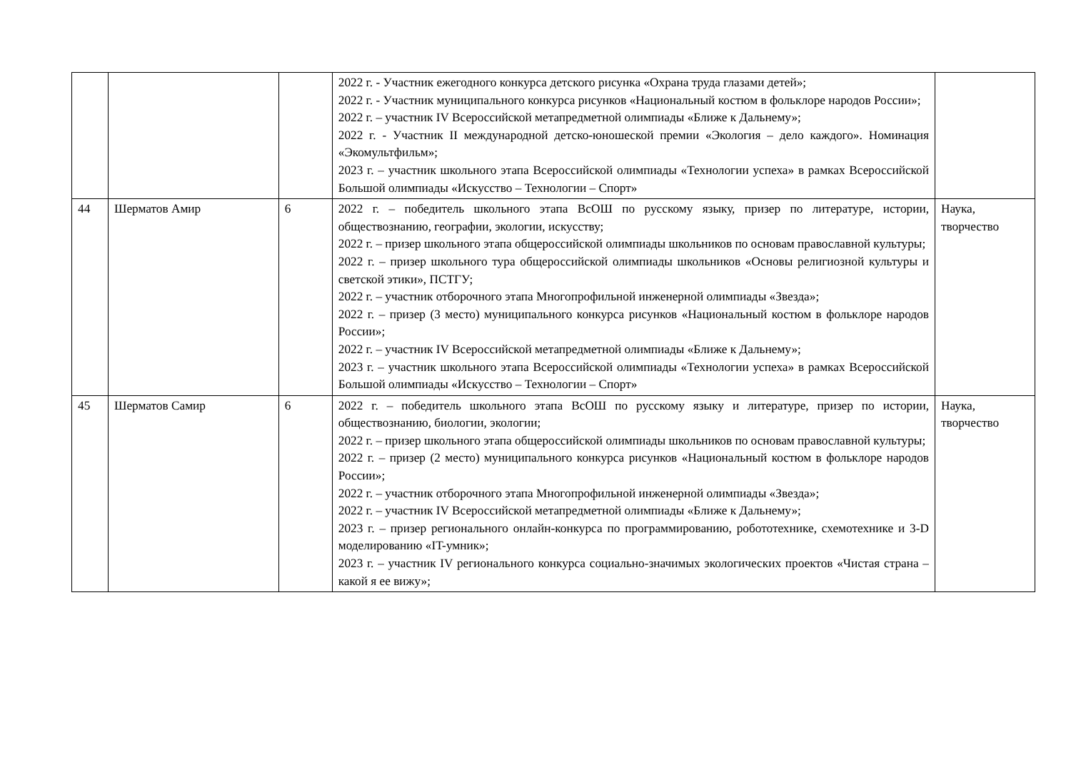| | | | 2022 г. - Участник ежегодного конкурса детского рисунка «Охрана труда глазами детей»; 2022 г. - Участник муниципального конкурса рисунков «Национальный костюм в фольклоре народов России»; 2022 г. – участник IV Всероссийской метапредметной олимпиады «Ближе к Дальнему»; 2022 г. - Участник II международной детско-юношеской премии «Экология – дело каждого». Номинация «Экомультфильм»; 2023 г. – участник школьного этапа Всероссийской олимпиады «Технологии успеха» в рамках Всероссийской Большой олимпиады «Искусство – Технологии – Спорт» | |
| 44 | Шерматов Амир | 6 | 2022 г. – победитель школьного этапа ВсОШ по русскому языку, призер по литературе, истории, обществознанию, географии, экологии, искусству; 2022 г. – призер школьного этапа общероссийской олимпиады школьников по основам православной культуры; 2022 г. – призер школьного тура общероссийской олимпиады школьников «Основы религиозной культуры и светской этики», ПСТГУ; 2022 г. – участник отборочного этапа Многопрофильной инженерной олимпиады «Звезда»; 2022 г. – призер (3 место) муниципального конкурса рисунков «Национальный костюм в фольклоре народов России»; 2022 г. – участник IV Всероссийской метапредметной олимпиады «Ближе к Дальнему»; 2023 г. – участник школьного этапа Всероссийской олимпиады «Технологии успеха» в рамках Всероссийской Большой олимпиады «Искусство – Технологии – Спорт» | Наука, творчество |
| 45 | Шерматов Самир | 6 | 2022 г. – победитель школьного этапа ВсОШ по русскому языку и литературе, призер по истории, обществознанию, биологии, экологии; 2022 г. – призер школьного этапа общероссийской олимпиады школьников по основам православной культуры; 2022 г. – призер (2 место) муниципального конкурса рисунков «Национальный костюм в фольклоре народов России»; 2022 г. – участник отборочного этапа Многопрофильной инженерной олимпиады «Звезда»; 2022 г. – участник IV Всероссийской метапредметной олимпиады «Ближе к Дальнему»; 2023 г. – призер регионального онлайн-конкурса по программированию, робототехнике, схемотехнике и 3-D моделированию «IT-умник»; 2023 г. – участник IV регионального конкурса социально-значимых экологических проектов «Чистая страна – какой я ее вижу»; | Наука, творчество |